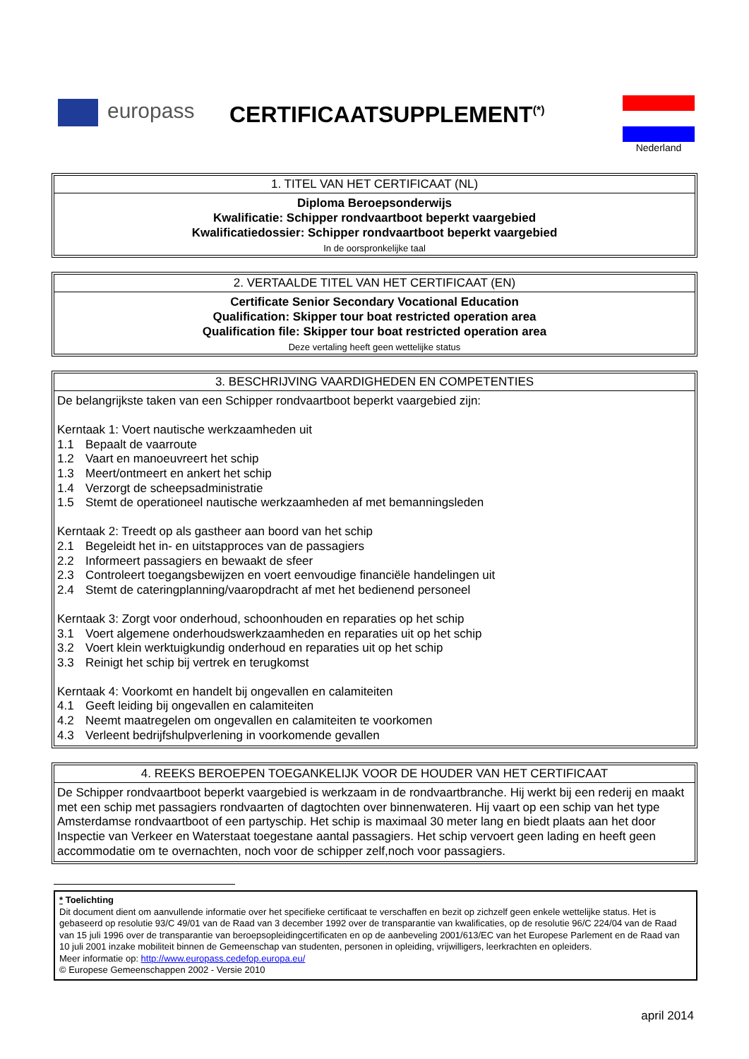europass CERTIFICAATSUPPLEMENT<sup>(*)</sup> Nederland
1. TITEL VAN HET CERTIFICAAT (NL)
Diploma Beroepsonderwijs
Kwalificatie: Schipper rondvaartboot beperkt vaargebied
Kwalificatiedossier: Schipper rondvaartboot beperkt vaargebied
In de oorspronkelijke taal
2. VERTAALDE TITEL VAN HET CERTIFICAAT (EN)
Certificate Senior Secondary Vocational Education
Qualification: Skipper tour boat restricted operation area
Qualification file: Skipper tour boat restricted operation area
Deze vertaling heeft geen wettelijke status
3. BESCHRIJVING VAARDIGHEDEN EN COMPETENTIES
De belangrijkste taken van een Schipper rondvaartboot beperkt vaargebied zijn:
Kerntaak 1: Voert nautische werkzaamheden uit
1.1 Bepaalt de vaarroute
1.2 Vaart en manoeuvreert het schip
1.3 Meert/ontmeert en ankert het schip
1.4 Verzorgt de scheepsadministratie
1.5 Stemt de operationeel nautische werkzaamheden af met bemanningsleden
Kerntaak 2: Treedt op als gastheer aan boord van het schip
2.1 Begeleidt het in- en uitstapproces van de passagiers
2.2 Informeert passagiers en bewaakt de sfeer
2.3 Controleert toegangsbewijzen en voert eenvoudige financiële handelingen uit
2.4 Stemt de cateringplanning/vaaropdracht af met het bedienend personeel
Kerntaak 3: Zorgt voor onderhoud, schoonhouden en reparaties op het schip
3.1 Voert algemene onderhoudswerkzaamheden en reparaties uit op het schip
3.2 Voert klein werktuigkundig onderhoud en reparaties uit op het schip
3.3 Reinigt het schip bij vertrek en terugkomst
Kerntaak 4: Voorkomt en handelt bij ongevallen en calamiteiten
4.1 Geeft leiding bij ongevallen en calamiteiten
4.2 Neemt maatregelen om ongevallen en calamiteiten te voorkomen
4.3 Verleent bedrijfshulpverlening in voorkomende gevallen
4. REEKS BEROEPEN TOEGANKELIJK VOOR DE HOUDER VAN HET CERTIFICAAT
De Schipper rondvaartboot beperkt vaargebied is werkzaam in de rondvaartbranche. Hij werkt bij een rederij en maakt met een schip met passagiers rondvaarten of dagtochten over binnenwateren. Hij vaart op een schip van het type Amsterdamse rondvaartboot of een partyschip. Het schip is maximaal 30 meter lang en biedt plaats aan het door Inspectie van Verkeer en Waterstaat toegestane aantal passagiers. Het schip vervoert geen lading en heeft geen accommodatie om te overnachten, noch voor de schipper zelf,noch voor passagiers.
* Toelichting
Dit document dient om aanvullende informatie over het specifieke certificaat te verschaffen en bezit op zichzelf geen enkele wettelijke status. Het is gebaseerd op resolutie 93/C 49/01 van de Raad van 3 december 1992 over de transparantie van kwalificaties, op de resolutie 96/C 224/04 van de Raad van 15 juli 1996 over de transparantie van beroepsopleidingcertificaten en op de aanbeveling 2001/613/EC van het Europese Parlement en de Raad van 10 juli 2001 inzake mobiliteit binnen de Gemeenschap van studenten, personen in opleiding, vrijwilligers, leerkrachten en opleiders.
Meer informatie op: http://www.europass.cedefop.europa.eu/
© Europese Gemeenschappen 2002 - Versie 2010
april 2014